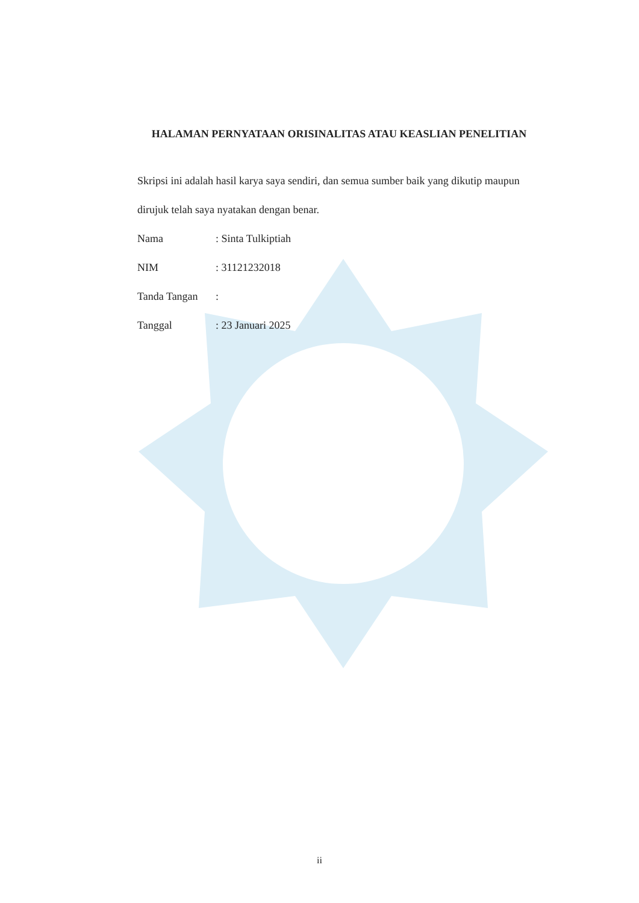HALAMAN PERNYATAAN ORISINALITAS ATAU KEASLIAN PENELITIAN
Skripsi ini adalah hasil karya saya sendiri, dan semua sumber baik yang dikutip maupun dirujuk telah saya nyatakan dengan benar.
Nama: Sinta Tulkiptiah
NIM: 31121232018
Tanda Tangan:
Tanggal: 23 Januari 2025
ii